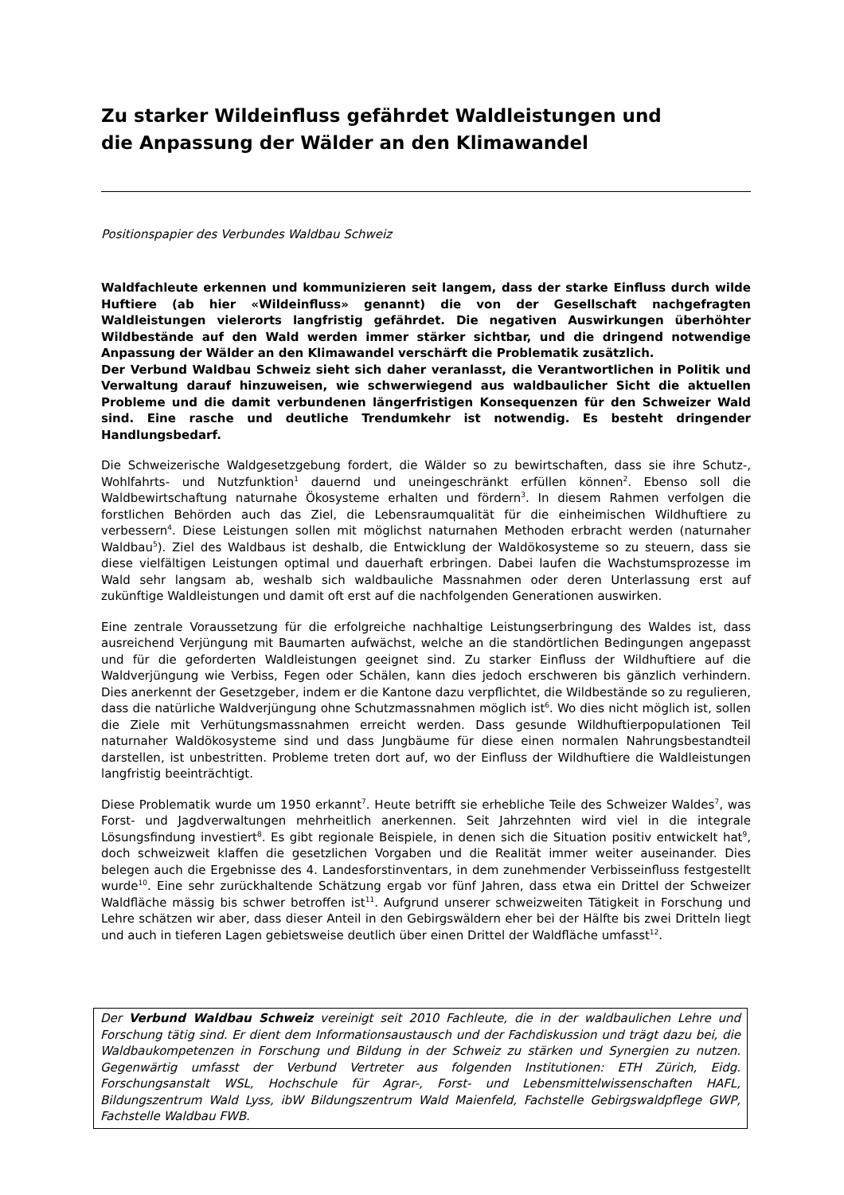Zu starker Wildeinfluss gefährdet Waldleistungen und
die Anpassung der Wälder an den Klimawandel
Positionspapier des Verbundes Waldbau Schweiz
Waldfachleute erkennen und kommunizieren seit langem, dass der starke Einfluss durch wilde Huftiere (ab hier «Wildeinfluss» genannt) die von der Gesellschaft nachgefragten Waldleistungen vielerorts langfristig gefährdet. Die negativen Auswirkungen überhöhter Wildbestände auf den Wald werden immer stärker sichtbar, und die dringend notwendige Anpassung der Wälder an den Klimawandel verschärft die Problematik zusätzlich.
Der Verbund Waldbau Schweiz sieht sich daher veranlasst, die Verantwortlichen in Politik und Verwaltung darauf hinzuweisen, wie schwerwiegend aus waldbaulicher Sicht die aktuellen Probleme und die damit verbundenen längerfristigen Konsequenzen für den Schweizer Wald sind. Eine rasche und deutliche Trendumkehr ist notwendig. Es besteht dringender Handlungsbedarf.
Die Schweizerische Waldgesetzgebung fordert, die Wälder so zu bewirtschaften, dass sie ihre Schutz-, Wohlfahrts- und Nutzfunktion<sup>1</sup> dauernd und uneingeschränkt erfüllen können<sup>2</sup>. Ebenso soll die Waldbewirtschaftung naturnahe Ökosysteme erhalten und fördern<sup>3</sup>. In diesem Rahmen verfolgen die forstlichen Behörden auch das Ziel, die Lebensraumqualität für die einheimischen Wildhuftiere zu verbessern<sup>4</sup>. Diese Leistungen sollen mit möglichst naturnahen Methoden erbracht werden (naturnaher Waldbau<sup>5</sup>). Ziel des Waldbaus ist deshalb, die Entwicklung der Waldökosysteme so zu steuern, dass sie diese vielfältigen Leistungen optimal und dauerhaft erbringen. Dabei laufen die Wachstumsprozesse im Wald sehr langsam ab, weshalb sich waldbauliche Massnahmen oder deren Unterlassung erst auf zukünftige Waldleistungen und damit oft erst auf die nachfolgenden Generationen auswirken.
Eine zentrale Voraussetzung für die erfolgreiche nachhaltige Leistungserbringung des Waldes ist, dass ausreichend Verjüngung mit Baumarten aufwächst, welche an die standörtlichen Bedingungen angepasst und für die geforderten Waldleistungen geeignet sind. Zu starker Einfluss der Wildhuftiere auf die Waldverjüngung wie Verbiss, Fegen oder Schälen, kann dies jedoch erschweren bis gänzlich verhindern. Dies anerkennt der Gesetzgeber, indem er die Kantone dazu verpflichtet, die Wildbestände so zu regulieren, dass die natürliche Waldverjüngung ohne Schutzmassnahmen möglich ist<sup>6</sup>. Wo dies nicht möglich ist, sollen die Ziele mit Verhütungsmassnahmen erreicht werden. Dass gesunde Wildhuftierpopulationen Teil naturnaher Waldökosysteme sind und dass Jungbäume für diese einen normalen Nahrungsbestandteil darstellen, ist unbestritten. Probleme treten dort auf, wo der Einfluss der Wildhuftiere die Waldleistungen langfristig beeinträchtigt.
Diese Problematik wurde um 1950 erkannt<sup>7</sup>. Heute betrifft sie erhebliche Teile des Schweizer Waldes<sup>7</sup>, was Forst- und Jagdverwaltungen mehrheitlich anerkennen. Seit Jahrzehnten wird viel in die integrale Lösungsfindung investiert<sup>8</sup>. Es gibt regionale Beispiele, in denen sich die Situation positiv entwickelt hat<sup>9</sup>, doch schweizweit klaffen die gesetzlichen Vorgaben und die Realität immer weiter auseinander. Dies belegen auch die Ergebnisse des 4. Landesforstinventars, in dem zunehmender Verbisseinfluss festgestellt wurde<sup>10</sup>. Eine sehr zurückhaltende Schätzung ergab vor fünf Jahren, dass etwa ein Drittel der Schweizer Waldfläche mässig bis schwer betroffen ist<sup>11</sup>. Aufgrund unserer schweizweiten Tätigkeit in Forschung und Lehre schätzen wir aber, dass dieser Anteil in den Gebirgswäldern eher bei der Hälfte bis zwei Dritteln liegt und auch in tieferen Lagen gebietsweise deutlich über einen Drittel der Waldfläche umfasst<sup>12</sup>.
Der Verbund Waldbau Schweiz vereinigt seit 2010 Fachleute, die in der waldbaulichen Lehre und Forschung tätig sind. Er dient dem Informationsaustausch und der Fachdiskussion und trägt dazu bei, die Waldbaukompetenzen in Forschung und Bildung in der Schweiz zu stärken und Synergien zu nutzen. Gegenwärtig umfasst der Verbund Vertreter aus folgenden Institutionen: ETH Zürich, Eidg. Forschungsanstalt WSL, Hochschule für Agrar-, Forst- und Lebensmittelwissenschaften HAFL, Bildungszentrum Wald Lyss, ibW Bildungszentrum Wald Maienfeld, Fachstelle Gebirgswaldpflege GWP, Fachstelle Waldbau FWB.